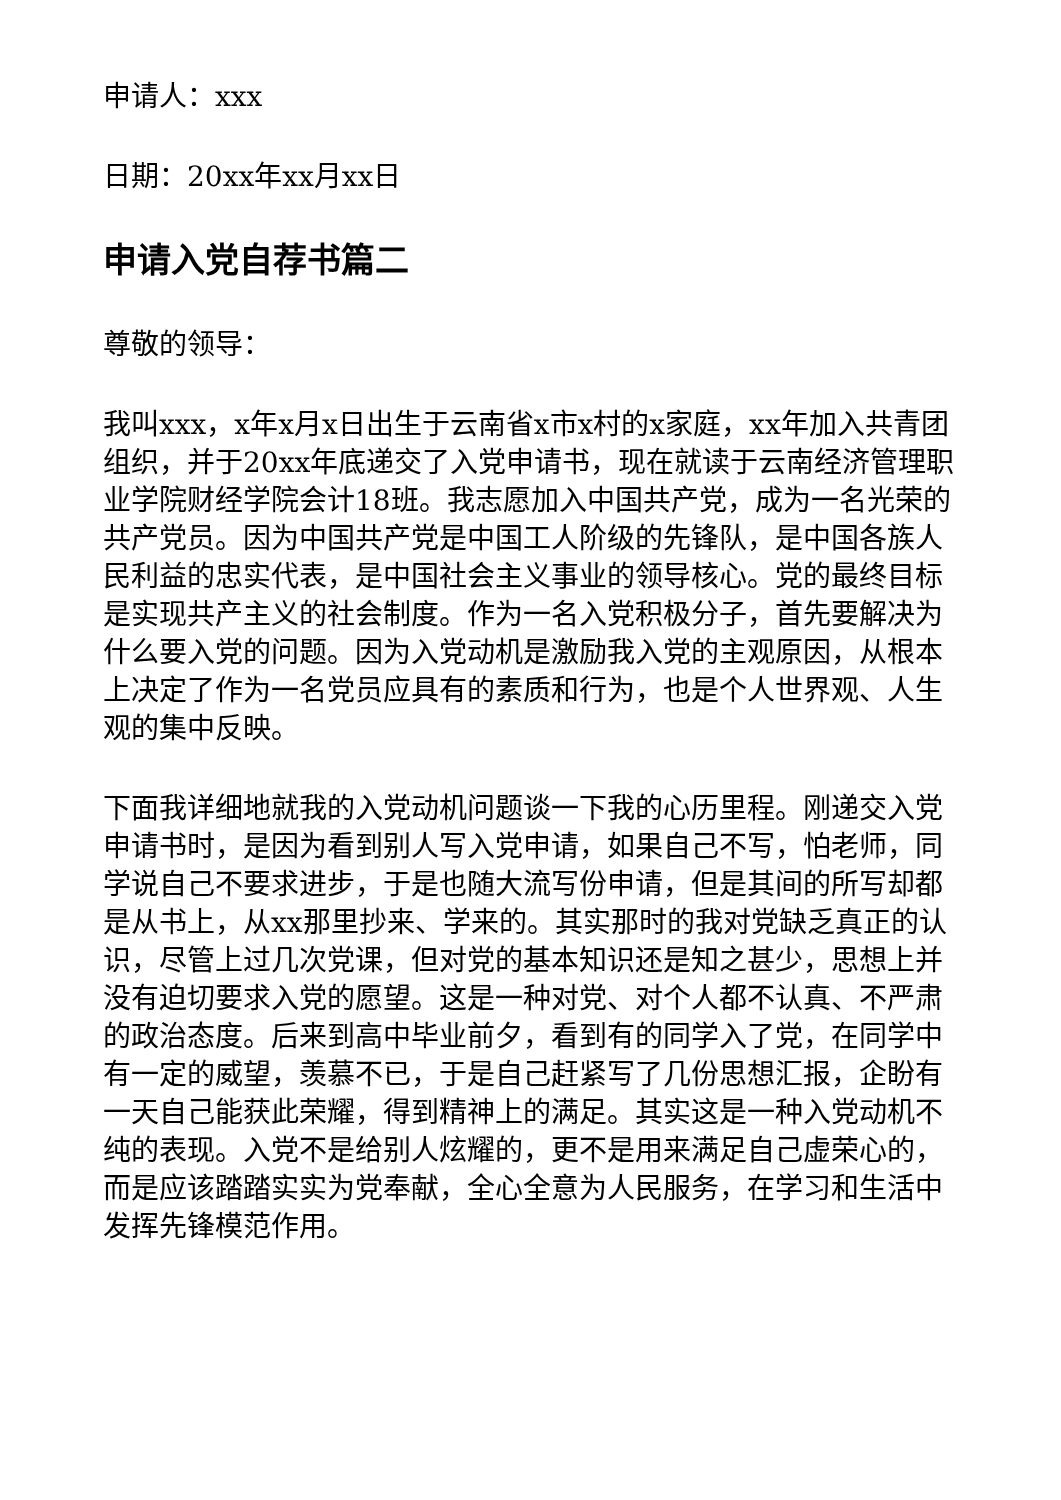申请人：xxx
日期：20xx年xx月xx日
申请入党自荐书篇二
尊敬的领导：
我叫xxx，x年x月x日出生于云南省x市x村的x家庭，xx年加入共青团组织，并于20xx年底递交了入党申请书，现在就读于云南经济管理职业学院财经学院会计18班。我志愿加入中国共产党，成为一名光荣的共产党员。因为中国共产党是中国工人阶级的先锋队，是中国各族人民利益的忠实代表，是中国社会主义事业的领导核心。党的最终目标是实现共产主义的社会制度。作为一名入党积极分子，首先要解决为什么要入党的问题。因为入党动机是激励我入党的主观原因，从根本上决定了作为一名党员应具有的素质和行为，也是个人世界观、人生观的集中反映。
下面我详细地就我的入党动机问题谈一下我的心历里程。刚递交入党申请书时，是因为看到别人写入党申请，如果自己不写，怕老师，同学说自己不要求进步，于是也随大流写份申请，但是其间的所写却都是从书上，从xx那里抄来、学来的。其实那时的我对党缺乏真正的认识，尽管上过几次党课，但对党的基本知识还是知之甚少，思想上并没有迫切要求入党的愿望。这是一种对党、对个人都不认真、不严肃的政治态度。后来到高中毕业前夕，看到有的同学入了党，在同学中有一定的威望，羡慕不已，于是自己赶紧写了几份思想汇报，企盼有一天自己能获此荣耀，得到精神上的满足。其实这是一种入党动机不纯的表现。入党不是给别人炫耀的，更不是用来满足自己虚荣心的，而是应该踏踏实实为党奉献，全心全意为人民服务，在学习和生活中发挥先锋模范作用。